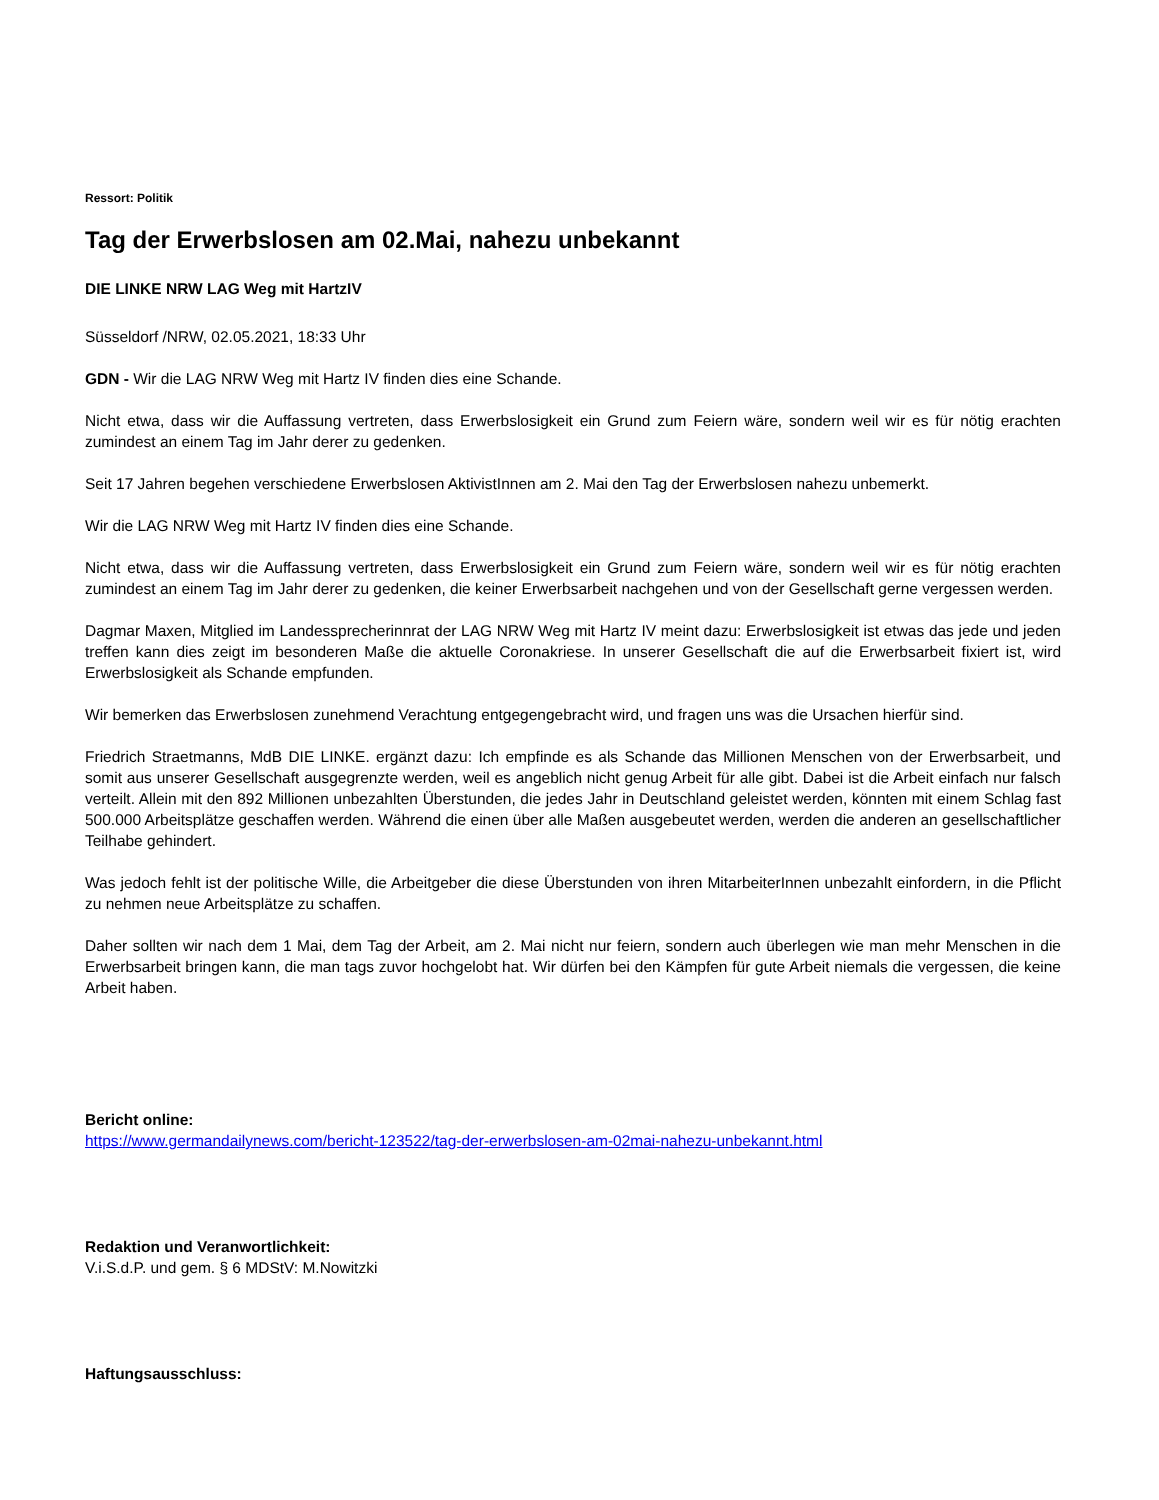Ressort: Politik
Tag der Erwerbslosen am 02.Mai, nahezu unbekannt
DIE LINKE NRW LAG Weg mit HartzIV
Süsseldorf /NRW, 02.05.2021, 18:33 Uhr
GDN - Wir die LAG NRW Weg mit Hartz IV finden dies eine Schande.
Nicht etwa, dass wir die Auffassung vertreten, dass Erwerbslosigkeit ein Grund zum Feiern wäre, sondern weil wir es für nötig erachten zumindest an einem Tag im Jahr derer zu gedenken.
Seit 17 Jahren begehen verschiedene Erwerbslosen AktivistInnen am 2. Mai den Tag der Erwerbslosen nahezu unbemerkt.
Wir die LAG NRW Weg mit Hartz IV finden dies eine Schande.
Nicht etwa, dass wir die Auffassung vertreten, dass Erwerbslosigkeit ein Grund zum Feiern wäre, sondern weil wir es für nötig erachten zumindest an einem Tag im Jahr derer zu gedenken, die keiner Erwerbsarbeit nachgehen und von der Gesellschaft gerne vergessen werden.
Dagmar Maxen, Mitglied im Landessprecherinnrat der LAG NRW Weg mit Hartz IV meint dazu: Erwerbslosigkeit ist etwas das jede und jeden treffen kann dies zeigt im besonderen Maße die aktuelle Coronakriese. In unserer Gesellschaft die auf die Erwerbsarbeit fixiert ist, wird Erwerbslosigkeit als Schande empfunden.
Wir bemerken das Erwerbslosen zunehmend Verachtung entgegengebracht wird, und fragen uns was die Ursachen hierfür sind.
Friedrich Straetmanns, MdB DIE LINKE. ergänzt dazu: Ich empfinde es als Schande das Millionen Menschen von der Erwerbsarbeit, und somit aus unserer Gesellschaft ausgegrenzte werden, weil es angeblich nicht genug Arbeit für alle gibt. Dabei ist die Arbeit einfach nur falsch verteilt. Allein mit den 892 Millionen unbezahlten Überstunden, die jedes Jahr in Deutschland geleistet werden, könnten mit einem Schlag fast 500.000 Arbeitsplätze geschaffen werden. Während die einen über alle Maßen ausgebeutet werden, werden die anderen an gesellschaftlicher Teilhabe gehindert.
Was jedoch fehlt ist der politische Wille, die Arbeitgeber die diese Überstunden von ihren MitarbeiterInnen unbezahlt einfordern, in die Pflicht zu nehmen neue Arbeitsplätze zu schaffen.
Daher sollten wir nach dem 1 Mai, dem Tag der Arbeit, am 2. Mai nicht nur feiern, sondern auch überlegen wie man mehr Menschen in die Erwerbsarbeit bringen kann, die man tags zuvor hochgelobt hat. Wir dürfen bei den Kämpfen für gute Arbeit niemals die vergessen, die keine Arbeit haben.
Bericht online:
https://www.germandailynews.com/bericht-123522/tag-der-erwerbslosen-am-02mai-nahezu-unbekannt.html
Redaktion und Veranwortlichkeit:
V.i.S.d.P. und gem. § 6 MDStV: M.Nowitzki
Haftungsausschluss: